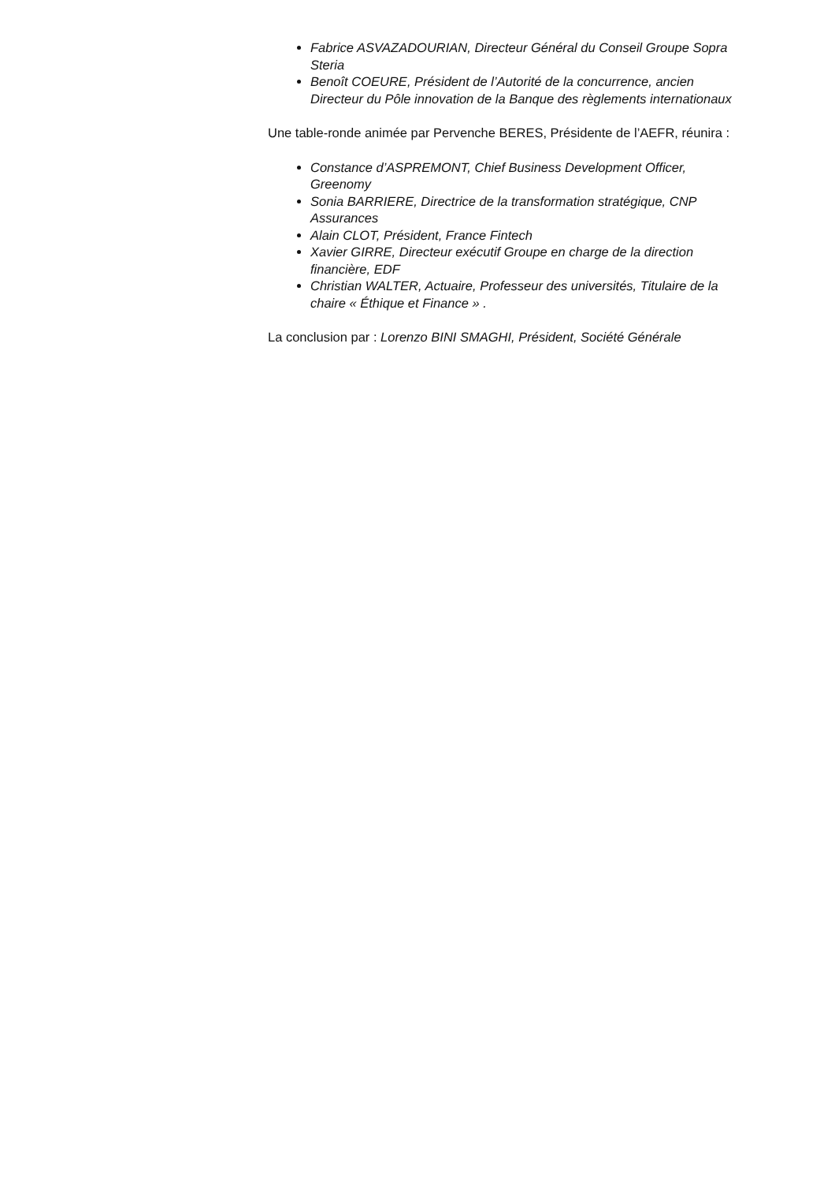Fabrice ASVAZADOURIAN, Directeur Général du Conseil Groupe Sopra Steria
Benoît COEURE, Président de l’Autorité de la concurrence, ancien Directeur du Pôle innovation de la Banque des règlements internationaux
Une table-ronde animée par Pervenche BERES, Présidente de l’AEFR, réunira :
Constance d’ASPREMONT, Chief Business Development Officer, Greenomy
Sonia BARRIERE, Directrice de la transformation stratégique, CNP Assurances
Alain CLOT, Président, France Fintech
Xavier GIRRE, Directeur exécutif Groupe en charge de la direction financière, EDF
Christian WALTER, Actuaire, Professeur des universités, Titulaire de la chaire « Éthique et Finance » .
La conclusion par : Lorenzo BINI SMAGHI, Président, Société Générale